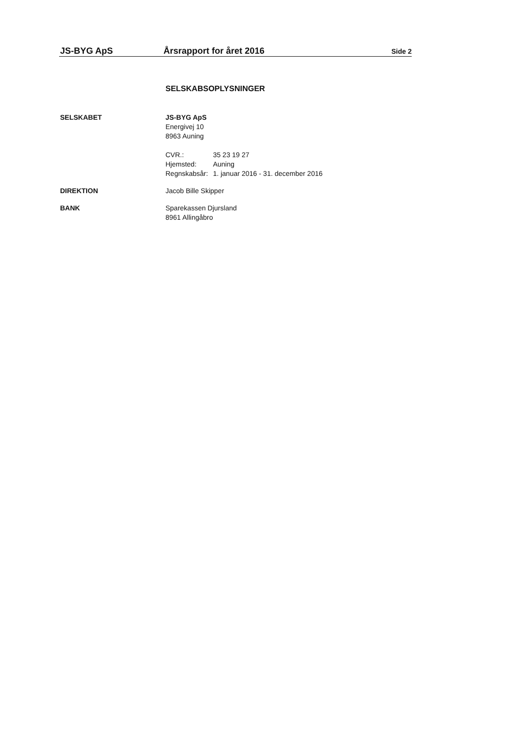JS-BYG ApS Årsrapport for året 2016 Side 2
SELSKABSOPLYSNINGER
SELSKABET JS-BYG ApS
Energivej 10
8963 Auning
| CVR.: | 35 23 19 27 |
| Hjemsted: | Auning |
| Regnskabsår: | 1. januar 2016 - 31. december 2016 |
DIREKTION Jacob Bille Skipper
BANK Sparekassen Djursland
8961 Allingåbro